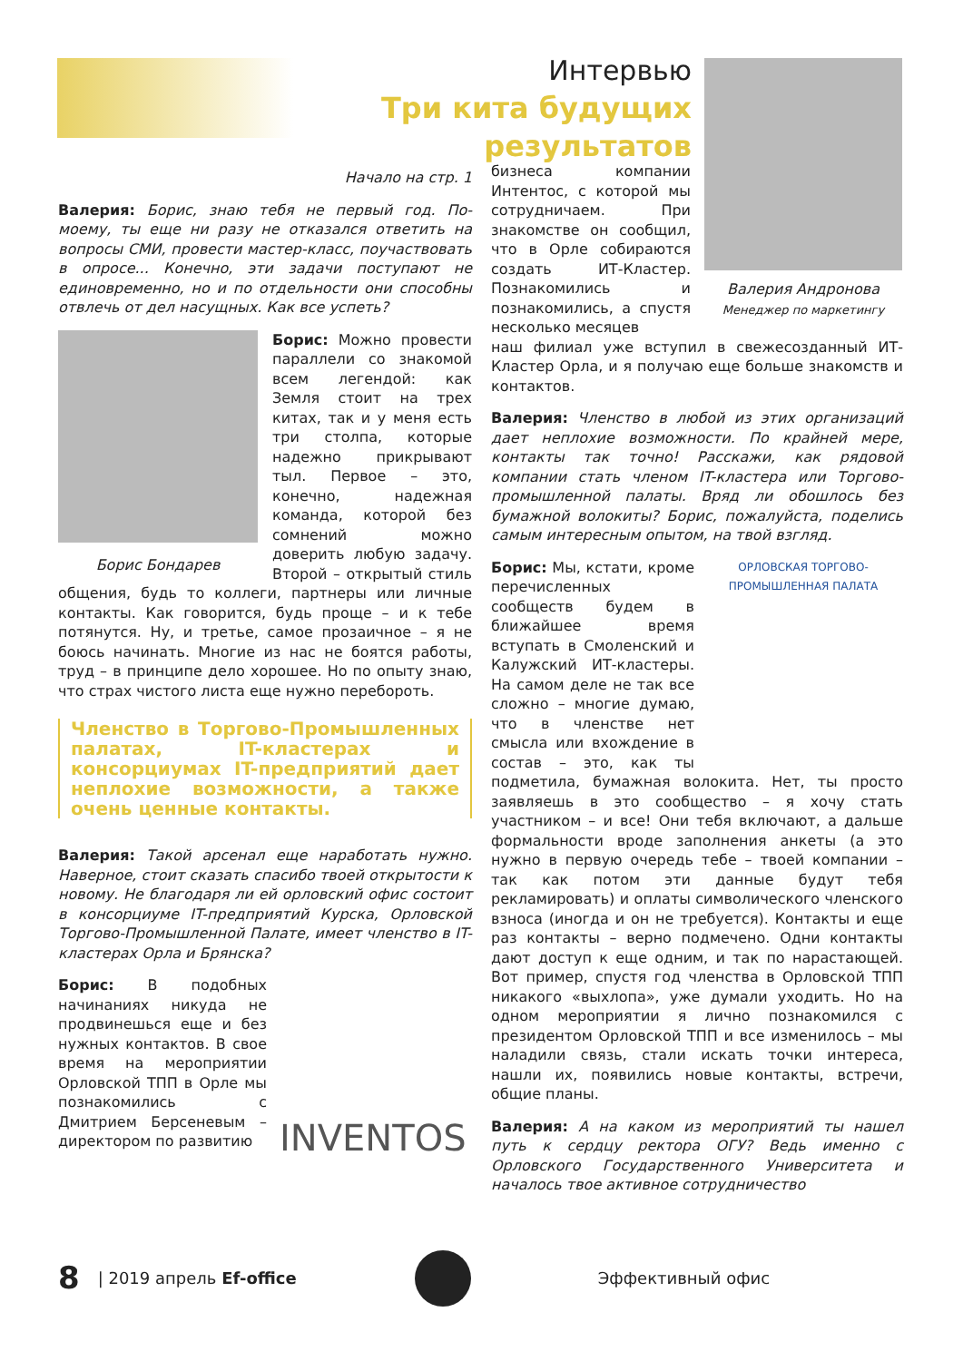Интервью
Три кита будущих результатов
Валерия Андронова
Менеджер по маркетингу
Начало на стр. 1
Валерия: Борис, знаю тебя не первый год. По-моему, ты еще ни разу не отказался ответить на вопросы СМИ, провести мастер-класс, поучаствовать в опросе... Конечно, эти задачи поступают не единовременно, но и по отдельности они способны отвлечь от дел насущных. Как все успеть?
Борис Бондарев
Борис: Можно провести параллели со знакомой всем легендой: как Земля стоит на трех китах, так и у меня есть три столпа, которые надежно прикрывают тыл. Первое – это, конечно, надежная команда, которой без сомнений можно доверить любую задачу. Второй – открытый стиль общения, будь то коллеги, партнеры или личные контакты. Как говорится, будь проще – и к тебе потянутся. Ну, и третье, самое прозаичное – я не боюсь начинать. Многие из нас не боятся работы, труд – в принципе дело хорошее. Но по опыту знаю, что страх чистого листа еще нужно перебороть.
Членство в Торгово-Промышленных палатах, IT-кластерах и консорциумах IT-предприятий дает неплохие возможности, а также очень ценные контакты.
Валерия: Такой арсенал еще наработать нужно. Наверное, стоит сказать спасибо твоей открытости к новому. Не благодаря ли ей орловский офис состоит в консорциуме IT-предприятий Курска, Орловской Торгово-Промышленной Палате, имеет членство в IT-кластерах Орла и Брянска?
INVENTOS
Борис: В подобных начинаниях никуда не продвинешься еще и без нужных контактов. В свое время на мероприятии Орловской ТПП в Орле мы познакомились с Дмитрием Берсеневым – директором по развитию
бизнеса компании Интентос, с которой мы сотрудничаем. При знакомстве он сообщил, что в Орле собираются создать ИТ-Кластер. Познакомились и познакомились, а спустя несколько месяцев
наш филиал уже вступил в свежесозданный ИТ-Кластер Орла, и я получаю еще больше знакомств и контактов.
Валерия: Членство в любой из этих организаций дает неплохие возможности. По крайней мере, контакты так точно! Расскажи, как рядовой компании стать членом IT-кластера или Торгово-промышленной палаты. Вряд ли обошлось без бумажной волокиты? Борис, пожалуйста, поделись самым интересным опытом, на твой взгляд.
ОРЛОВСКАЯ ТОРГОВО-ПРОМЫШЛЕННАЯ ПАЛАТА
Борис: Мы, кстати, кроме перечисленных сообществ будем в ближайшее время вступать в Смоленский и Калужский ИТ-кластеры. На самом деле не так все сложно – многие думаю, что в членстве нет смысла или вхождение в состав – это, как ты подметила, бумажная волокита. Нет, ты просто заявляешь в это сообщество – я хочу стать участником – и все! Они тебя включают, а дальше формальности вроде заполнения анкеты (а это нужно в первую очередь тебе – твоей компании – так как потом эти данные будут тебя рекламировать) и оплаты символического членского взноса (иногда и он не требуется). Контакты и еще раз контакты – верно подмечено. Одни контакты дают доступ к еще одним, и так по нарастающей. Вот пример, спустя год членства в Орловской ТПП никакого «выхлопа», уже думали уходить. Но на одном мероприятии я лично познакомился с президентом Орловской ТПП и все изменилось – мы наладили связь, стали искать точки интереса, нашли их, появились новые контакты, встречи, общие планы.
Валерия: А на каком из мероприятий ты нашел путь к сердцу ректора ОГУ? Ведь именно с Орловского Государственного Университета и началось твое активное сотрудничество
8 | 2019 апрель Ef-office Эффективный офис